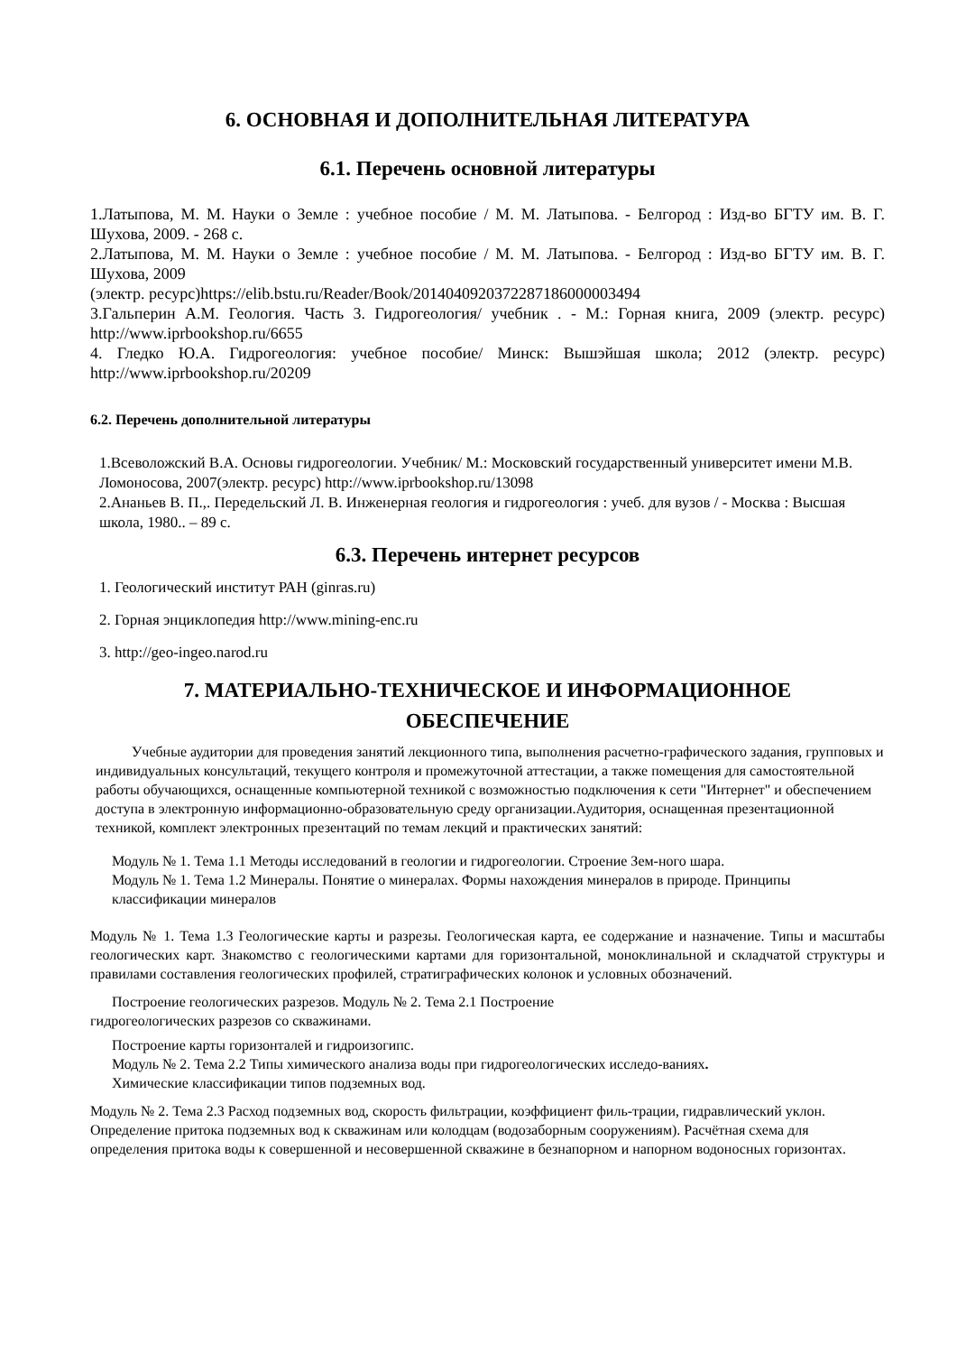6. ОСНОВНАЯ И ДОПОЛНИТЕЛЬНАЯ ЛИТЕРАТУРА
6.1. Перечень основной литературы
1.Латыпова, М. М. Науки о Земле : учебное пособие / М. М. Латыпова. - Белгород : Изд-во БГТУ им. В. Г. Шухова, 2009. - 268 с.
2.Латыпова, М. М. Науки о Земле : учебное пособие / М. М. Латыпова. - Белгород : Изд-во БГТУ им. В. Г. Шухова, 2009
(электр. ресурс)https://elib.bstu.ru/Reader/Book/2014040920372287186000003494
3.Гальперин А.М. Геология. Часть 3. Гидрогеология/ учебник . - М.: Горная книга, 2009 (электр. ресурс) http://www.iprbookshop.ru/6655
4. Гледко Ю.А. Гидрогеология: учебное пособие/ Минск: Вышэйшая школа; 2012 (электр. ресурс) http://www.iprbookshop.ru/20209
6.2. Перечень дополнительной литературы
1.Всеволожский В.А. Основы гидрогеологии. Учебник/ М.: Московский государственный университет имени М.В. Ломоносова, 2007(электр. ресурс) http://www.iprbookshop.ru/13098
2.Ананьев В. П.,. Передельский Л. В. Инженерная геология и гидрогеология : учеб. для вузов / - Москва : Высшая школа, 1980.. – 89 с.
6.3. Перечень интернет ресурсов
1. Геологический институт РАН (ginras.ru)
2. Горная энциклопедия http://www.mining-enc.ru
3. http://geo-ingeo.narod.ru
7. МАТЕРИАЛЬНО-ТЕХНИЧЕСКОЕ И ИНФОРМАЦИОННОЕ
ОБЕСПЕЧЕНИЕ
Учебные аудитории для проведения занятий лекционного типа, выполнения расчетно-графического задания, групповых и индивидуальных консультаций, текущего контроля и промежуточной аттестации, а также помещения для самостоятельной работы обучающихся, оснащенные компьютерной техникой с возможностью подключения к сети "Интернет" и обеспечением доступа в электронную информационно-образовательную среду организации.Аудитория, оснащенная презентационной техникой, комплект электронных презентаций по темам лекций и практических занятий:
Модуль № 1. Тема 1.1 Методы исследований в геологии и гидрогеологии. Строение Зем-ного шара.
Модуль № 1. Тема 1.2 Минералы. Понятие о минералах. Формы нахождения минералов в природе. Принципы классификации минералов
Модуль № 1. Тема 1.3 Геологические карты и разрезы. Геологическая карта, ее содержание и назначение. Типы и масштабы геологических карт. Знакомство с геологическими картами для горизонтальной, моноклинальной и складчатой структуры и правилами составления геологических профилей, стратиграфических колонок и условных обозначений.
Построение геологических разрезов. Модуль № 2. Тема 2.1 Построение
гидрогеологических разрезов со скважинами.
Построение карты горизонталей и гидроизогипс.
Модуль № 2. Тема 2.2 Типы химического анализа воды при гидрогеологических исследо-ваниях.
Химические классификации типов подземных вод.
Модуль № 2. Тема 2.3 Расход подземных вод, скорость фильтрации, коэффициент филь-трации, гидравлический уклон.
Определение притока подземных вод к скважинам или колодцам (водозаборным сооружениям). Расчётная схема для определения притока воды к совершенной и несовершенной скважине в безнапорном и напорном водоносных горизонтах.